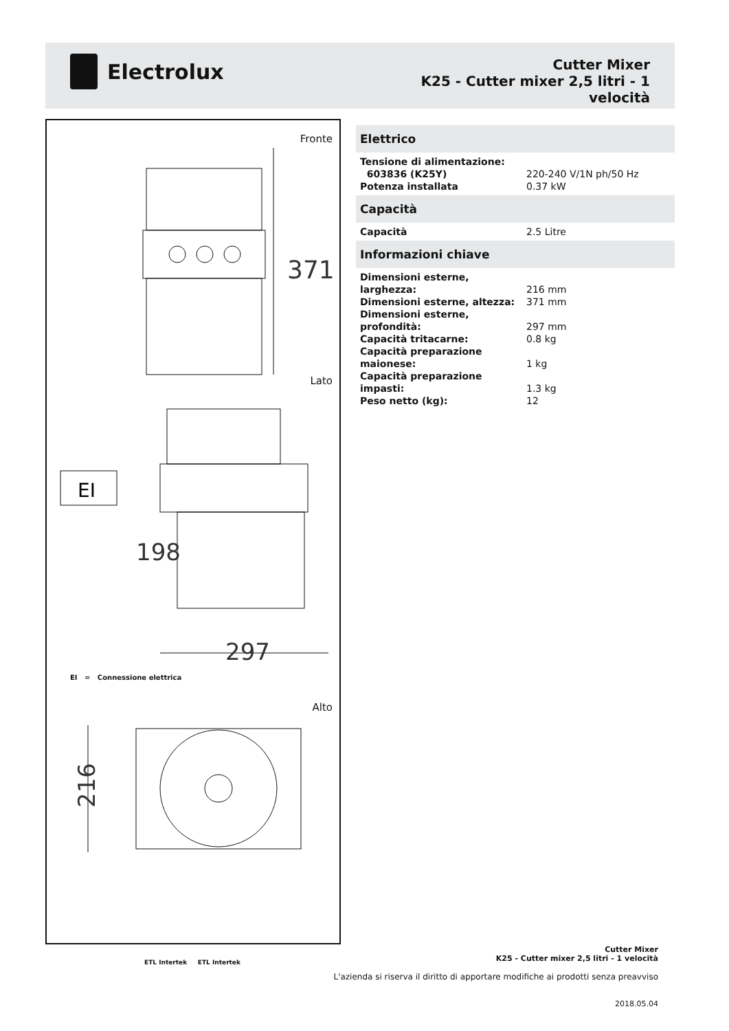Electrolux
Cutter Mixer
K25 - Cutter mixer 2,5 litri - 1
velocità
Fronte
371
Lato
EI
297
198
EI = Connessione elettrica
Alto
216
Elettrico
| Tensione di alimentazione: | |
| 603836 (K25Y) | 220-240 V/1N ph/50 Hz |
| Potenza installata | 0.37 kW |
Capacità
| Capacità | 2.5 Litre |
Informazioni chiave
| Dimensioni esterne, larghezza: | 216 mm |
| Dimensioni esterne, altezza: | 371 mm |
| Dimensioni esterne, profondità: | 297 mm |
| Capacità tritacarne: | 0.8 kg |
| Capacità preparazione maionese: | 1 kg |
| Capacità preparazione impasti: | 1.3 kg |
| Peso netto (kg): | 12 |
ETL Intertek ETL Intertek
Cutter Mixer
K25 - Cutter mixer 2,5 litri - 1 velocità
L'azienda si riserva il diritto di apportare modifiche ai prodotti senza preavviso
2018.05.04